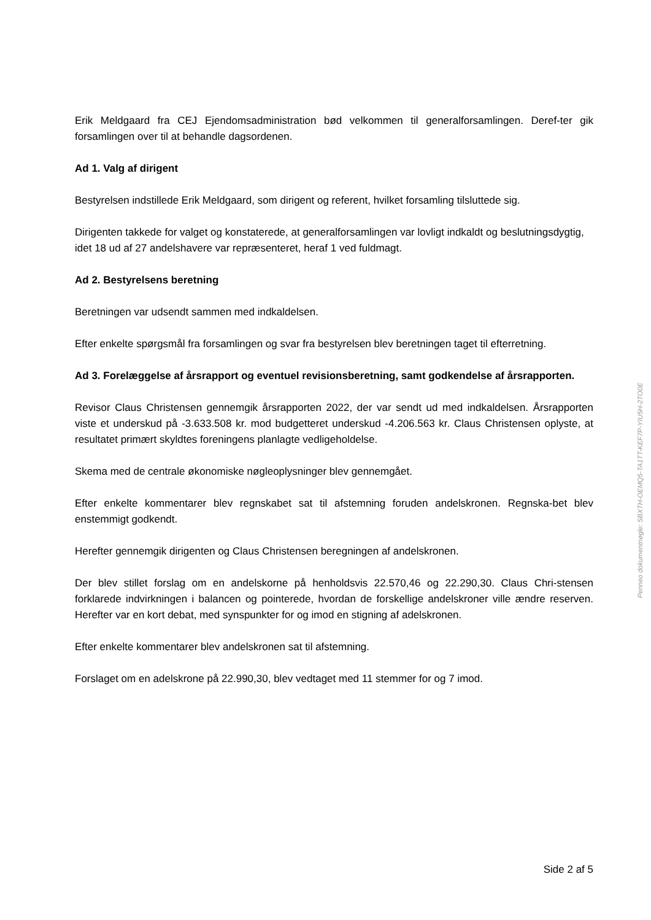Erik Meldgaard fra CEJ Ejendomsadministration bød velkommen til generalforsamlingen. Deref-ter gik forsamlingen over til at behandle dagsordenen.
Ad 1. Valg af dirigent
Bestyrelsen indstillede Erik Meldgaard, som dirigent og referent, hvilket forsamling tilsluttede sig.
Dirigenten takkede for valget og konstaterede, at generalforsamlingen var lovligt indkaldt og beslutningsdygtig, idet 18 ud af 27 andelshavere var repræsenteret, heraf 1 ved fuldmagt.
Ad 2. Bestyrelsens beretning
Beretningen var udsendt sammen med indkaldelsen.
Efter enkelte spørgsmål fra forsamlingen og svar fra bestyrelsen blev beretningen taget til efterretning.
Ad 3. Forelæggelse af årsrapport og eventuel revisionsberetning, samt godkendelse af årsrapporten.
Revisor Claus Christensen gennemgik årsrapporten 2022, der var sendt ud med indkaldelsen. Årsrapporten viste et underskud på -3.633.508 kr. mod budgetteret underskud -4.206.563 kr. Claus Christensen oplyste, at resultatet primært skyldtes foreningens planlagte vedligeholdelse.
Skema med de centrale økonomiske nøgleoplysninger blev gennemgået.
Efter enkelte kommentarer blev regnskabet sat til afstemning foruden andelskronen. Regnska-bet blev enstemmigt godkendt.
Herefter gennemgik dirigenten og Claus Christensen beregningen af andelskronen.
Der blev stillet forslag om en andelskorne på henholdsvis 22.570,46 og 22.290,30. Claus Chri-stensen forklarede indvirkningen i balancen og pointerede, hvordan de forskellige andelskroner ville ændre reserven. Herefter var en kort debat, med synspunkter for og imod en stigning af adelskronen.
Efter enkelte kommentarer blev andelskronen sat til afstemning.
Forslaget om en adelskrone på 22.990,30, blev vedtaget med 11 stemmer for og 7 imod.
Penneo dokumentnøgle: SBXTH-OEMQ5-TA1TT-KEF7P-YIU5H-2TO0E
Side 2 af 5